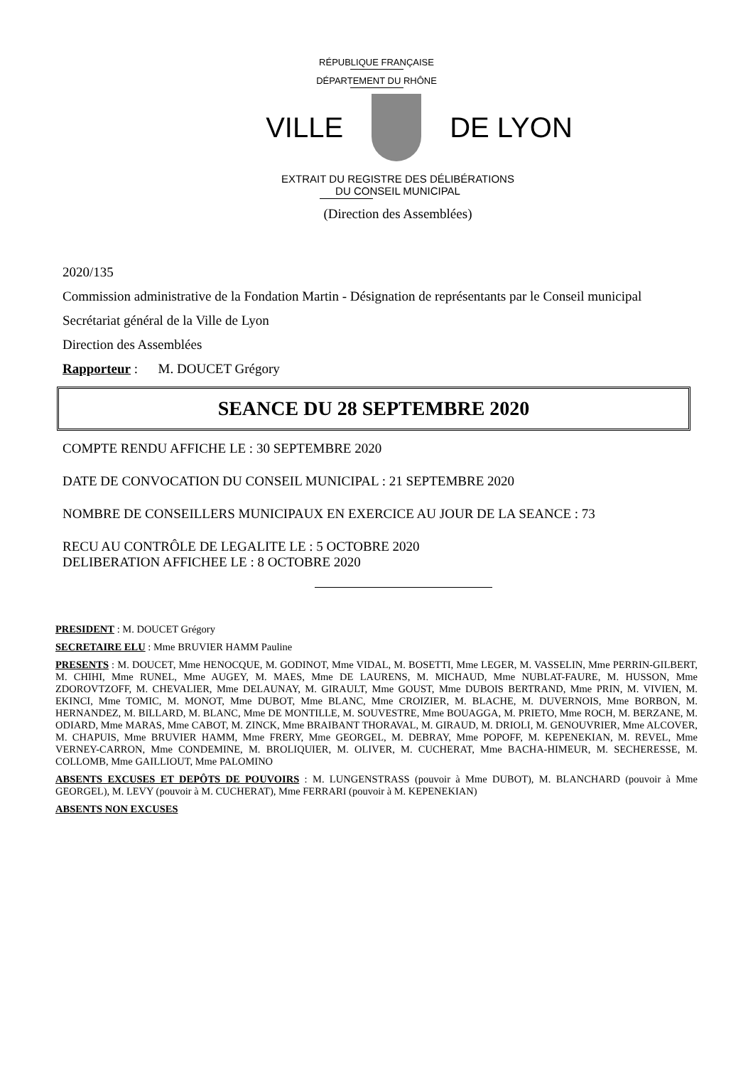RÉPUBLIQUE FRANÇAISE
DÉPARTEMENT DU RHÔNE
VILLE DE LYON
EXTRAIT DU REGISTRE DES DÉLIBÉRATIONS
DU CONSEIL MUNICIPAL
(Direction des Assemblées)
2020/135
Commission administrative de la Fondation Martin - Désignation de représentants par le Conseil municipal
Secrétariat général de la Ville de Lyon
Direction des Assemblées
Rapporteur : M. DOUCET Grégory
SEANCE DU 28 SEPTEMBRE 2020
COMPTE RENDU AFFICHE LE : 30 SEPTEMBRE 2020
DATE DE CONVOCATION DU CONSEIL MUNICIPAL : 21 SEPTEMBRE 2020
NOMBRE DE CONSEILLERS MUNICIPAUX EN EXERCICE AU JOUR DE LA SEANCE : 73
RECU AU CONTRÔLE DE LEGALITE LE : 5 OCTOBRE 2020
DELIBERATION AFFICHEE LE : 8 OCTOBRE 2020
PRESIDENT : M. DOUCET Grégory
SECRETAIRE ELU : Mme BRUVIER HAMM Pauline
PRESENTS : M. DOUCET, Mme HENOCQUE, M. GODINOT, Mme VIDAL, M. BOSETTI, Mme LEGER, M. VASSELIN, Mme PERRIN-GILBERT, M. CHIHI, Mme RUNEL, Mme AUGEY, M. MAES, Mme DE LAURENS, M. MICHAUD, Mme NUBLAT-FAURE, M. HUSSON, Mme ZDOROVTZOFF, M. CHEVALIER, Mme DELAUNAY, M. GIRAULT, Mme GOUST, Mme DUBOIS BERTRAND, Mme PRIN, M. VIVIEN, M. EKINCI, Mme TOMIC, M. MONOT, Mme DUBOT, Mme BLANC, Mme CROIZIER, M. BLACHE, M. DUVERNOIS, Mme BORBON, M. HERNANDEZ, M. BILLARD, M. BLANC, Mme DE MONTILLE, M. SOUVESTRE, Mme BOUAGGA, M. PRIETO, Mme ROCH, M. BERZANE, M. ODIARD, Mme MARAS, Mme CABOT, M. ZINCK, Mme BRAIBANT THORAVAL, M. GIRAUD, M. DRIOLI, M. GENOUVRIER, Mme ALCOVER, M. CHAPUIS, Mme BRUVIER HAMM, Mme FRERY, Mme GEORGEL, M. DEBRAY, Mme POPOFF, M. KEPENEKIAN, M. REVEL, Mme VERNEY-CARRON, Mme CONDEMINE, M. BROLIQUIER, M. OLIVER, M. CUCHERAT, Mme BACHA-HIMEUR, M. SECHERESSE, M. COLLOMB, Mme GAILLIOUT, Mme PALOMINO
ABSENTS EXCUSES ET DEPÔTS DE POUVOIRS : M. LUNGENSTRASS (pouvoir à Mme DUBOT), M. BLANCHARD (pouvoir à Mme GEORGEL), M. LEVY (pouvoir à M. CUCHERAT), Mme FERRARI (pouvoir à M. KEPENEKIAN)
ABSENTS NON EXCUSES